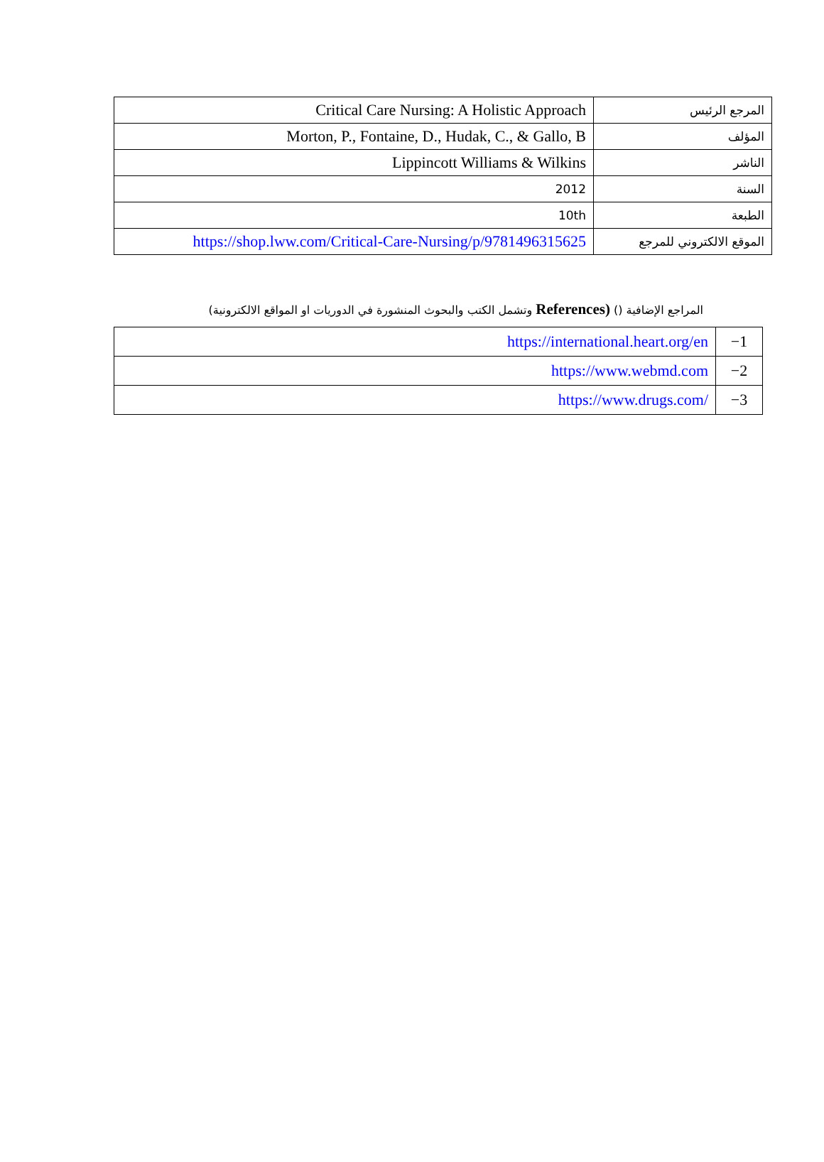| المرجع الرئيس | Critical Care Nursing: A Holistic Approach |
| المؤلف | Morton, P., Fontaine, D., Hudak, C., & Gallo, B |
| الناشر | Lippincott Williams & Wilkins |
| السنة | 2012 |
| الطبعة | 10th |
| الموقع الالكتروني للمرجع | https://shop.lww.com/Critical-Care-Nursing/p/9781496315625 |
المراجع الإضافية () (References وتشمل الكتب والبحوث المنشورة في الدوريات او المواقع الالكترونية)
| 1− | https://international.heart.org/en |
| 2− | https://www.webmd.com |
| 3− | https://www.drugs.com/ |